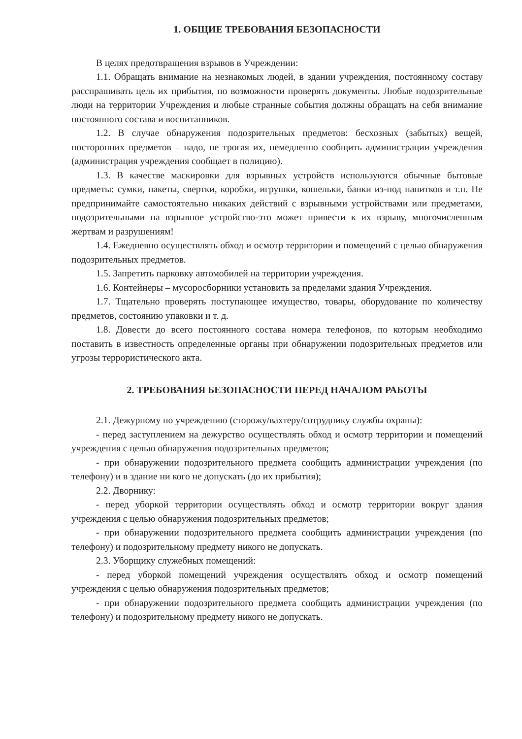1. ОБЩИЕ ТРЕБОВАНИЯ БЕЗОПАСНОСТИ
В целях предотвращения взрывов в Учреждении:
1.1. Обращать внимание на незнакомых людей, в здании учреждения, постоянному составу расспрашивать цель их прибытия, по возможности проверять документы. Любые подозрительные люди на территории Учреждения и любые странные события должны обращать на себя внимание постоянного состава и воспитанников.
1.2. В случае обнаружения подозрительных предметов: бесхозных (забытых) вещей, посторонних предметов – надо, не трогая их, немедленно сообщить администрации учреждения (администрация учреждения сообщает в полицию).
1.3. В качестве маскировки для взрывных устройств используются обычные бытовые предметы: сумки, пакеты, свертки, коробки, игрушки, кошельки, банки из-под напитков и т.п. Не предпринимайте самостоятельно никаких действий с взрывными устройствами или предметами, подозрительными на взрывное устройство-это может привести к их взрыву, многочисленным жертвам и разрушениям!
1.4. Ежедневно осуществлять обход и осмотр территории и помещений с целью обнаружения подозрительных предметов.
1.5. Запретить парковку автомобилей на территории учреждения.
1.6. Контейнеры – мусоросборники установить за пределами здания Учреждения.
1.7. Тщательно проверять поступающее имущество, товары, оборудование по количеству предметов, состоянию упаковки и т. д.
1.8. Довести до всего постоянного состава номера телефонов, по которым необходимо поставить в известность определенные органы при обнаружении подозрительных предметов или угрозы террористического акта.
2. ТРЕБОВАНИЯ БЕЗОПАСНОСТИ ПЕРЕД НАЧАЛОМ РАБОТЫ
2.1. Дежурному по учреждению (сторожу/вахтеру/сотруднику службы охраны):
- перед заступлением на дежурство осуществлять обход и осмотр территории и помещений учреждения с целью обнаружения подозрительных предметов;
- при обнаружении подозрительного предмета сообщить администрации учреждения (по телефону) и в здание ни кого не допускать (до их прибытия);
2.2. Дворнику:
- перед уборкой территории осуществлять обход и осмотр территории вокруг здания учреждения с целью обнаружения подозрительных предметов;
- при обнаружении подозрительного предмета сообщить администрации учреждения (по телефону) и подозрительному предмету никого не допускать.
2.3. Уборщику служебных помещений:
- перед уборкой помещений учреждения осуществлять обход и осмотр помещений учреждения с целью обнаружения подозрительных предметов;
- при обнаружении подозрительного предмета сообщить администрации учреждения (по телефону) и подозрительному предмету никого не допускать.